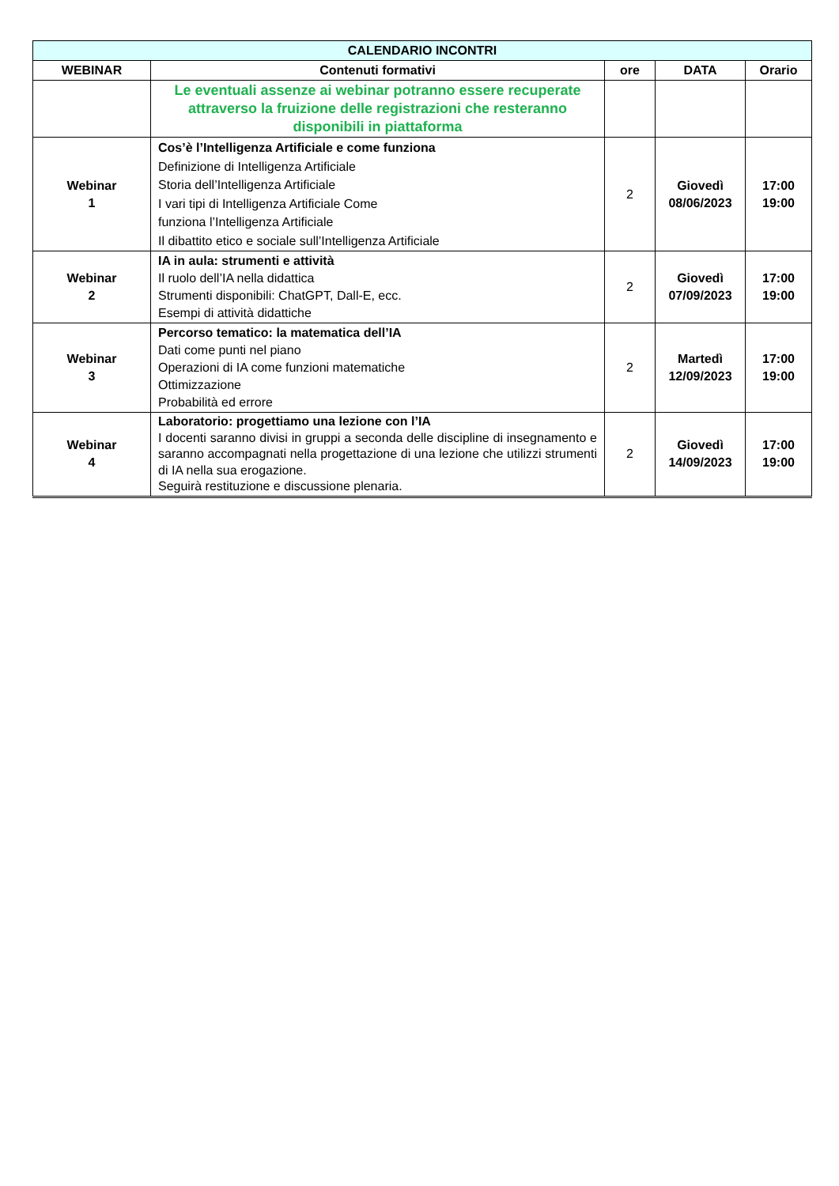| CALENDARIO INCONTRI | | | | |
| --- | --- | --- | --- | --- |
| WEBINAR | Contenuti formativi | ore | DATA | Orario |
| | Le eventuali assenze ai webinar potranno essere recuperate attraverso la fruizione delle registrazioni che resteranno disponibili in piattaforma | | | |
| Webinar 1 | Cos’è l’Intelligenza Artificiale e come funziona Definizione di Intelligenza Artificiale Storia dell’Intelligenza Artificiale I vari tipi di Intelligenza Artificiale Come funziona l’Intelligenza Artificiale Il dibattito etico e sociale sull’Intelligenza Artificiale | 2 | Giovedì 08/06/2023 | 17:00 19:00 |
| Webinar 2 | IA in aula: strumenti e attività Il ruolo dell’IA nella didattica Strumenti disponibili: ChatGPT, Dall-E, ecc. Esempi di attività didattiche | 2 | Giovedì 07/09/2023 | 17:00 19:00 |
| Webinar 3 | Percorso tematico: la matematica dell’IA Dati come punti nel piano Operazioni di IA come funzioni matematiche Ottimizzazione Probabilità ed errore | 2 | Martedì 12/09/2023 | 17:00 19:00 |
| Webinar 4 | Laboratorio: progettiamo una lezione con l’IA I docenti saranno divisi in gruppi a seconda delle discipline di insegnamento e saranno accompagnati nella progettazione di una lezione che utilizzi strumenti di IA nella sua erogazione. Seguirà restituzione e discussione plenaria. | 2 | Giovedì 14/09/2023 | 17:00 19:00 |